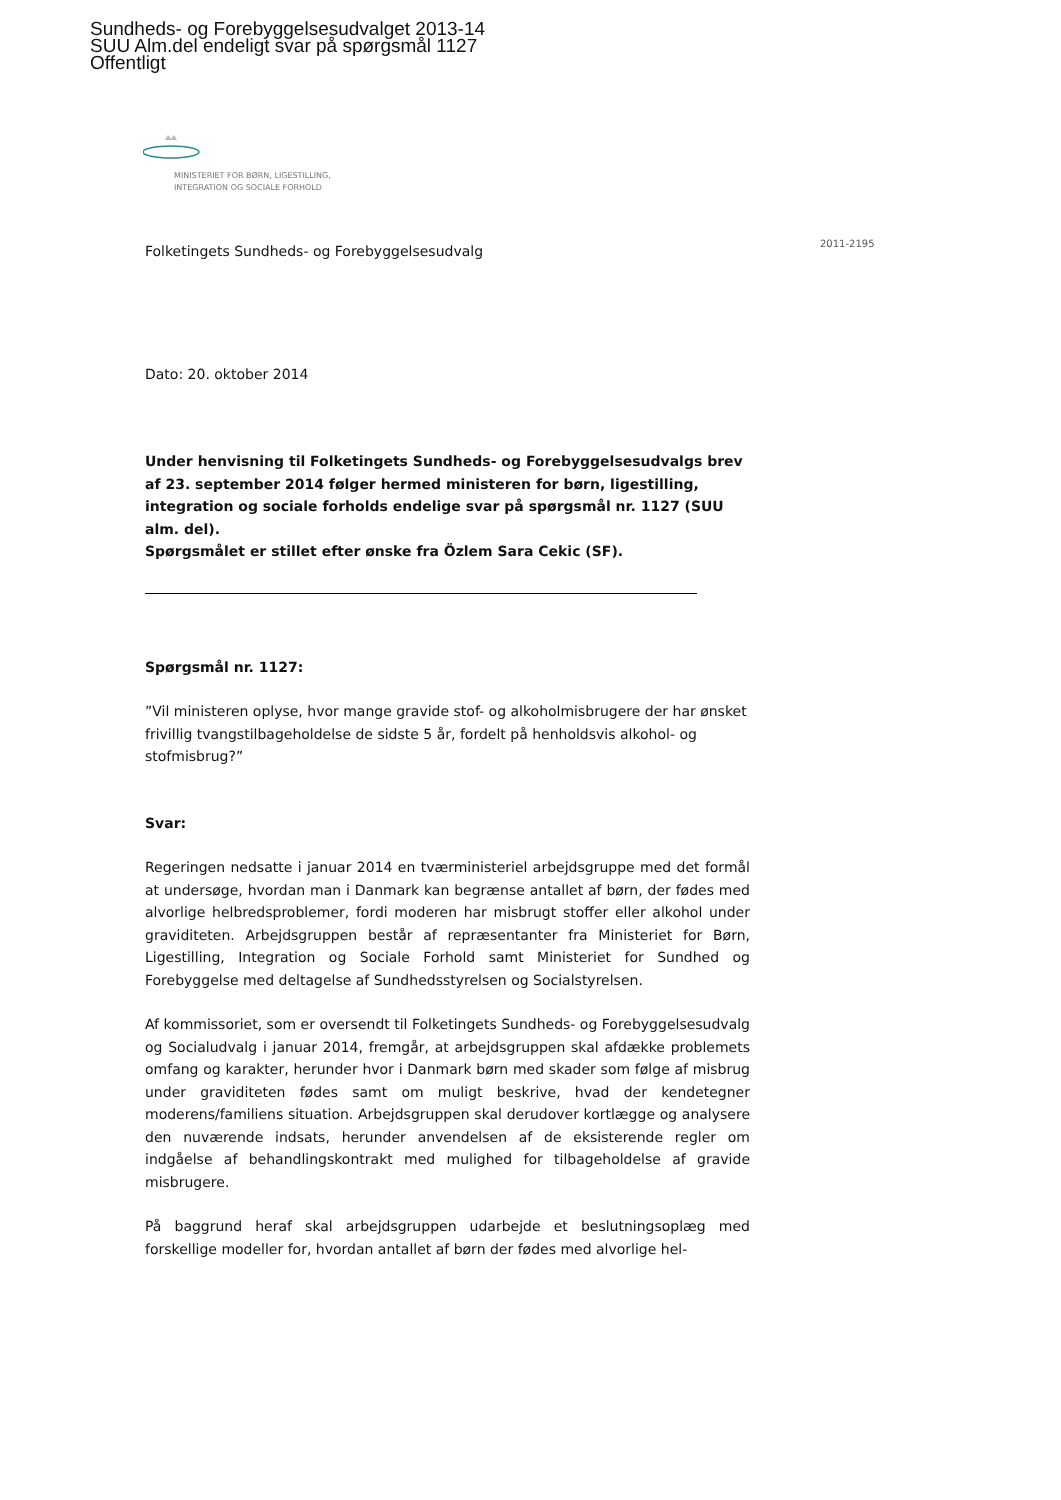Sundheds- og Forebyggelsesudvalget 2013-14
SUU Alm.del endeligt svar på spørgsmål 1127
Offentligt
MINISTERIET FOR BØRN, LIGESTILLING,
INTEGRATION OG SOCIALE FORHOLD
2011-2195
Folketingets Sundheds- og Forebyggelsesudvalg
Dato: 20. oktober 2014
Under henvisning til Folketingets Sundheds- og Forebyggelsesudvalgs brev af 23. september 2014 følger hermed ministeren for børn, ligestilling, integration og sociale forholds endelige svar på spørgsmål nr. 1127 (SUU alm. del).
Spørgsmålet er stillet efter ønske fra Özlem Sara Cekic (SF).
Spørgsmål nr. 1127:
”Vil ministeren oplyse, hvor mange gravide stof- og alkoholmisbrugere der har ønsket frivillig tvangstilbageholdelse de sidste 5 år, fordelt på henholdsvis alkohol- og stofmisbrug?”
Svar:
Regeringen nedsatte i januar 2014 en tværministeriel arbejdsgruppe med det formål at undersøge, hvordan man i Danmark kan begrænse antallet af børn, der fødes med alvorlige helbredsproblemer, fordi moderen har misbrugt stoffer eller alkohol under graviditeten. Arbejdsgruppen består af repræsentanter fra Ministeriet for Børn, Ligestilling, Integration og Sociale Forhold samt Ministeriet for Sundhed og Forebyggelse med deltagelse af Sundhedsstyrelsen og Socialstyrelsen.
Af kommissoriet, som er oversendt til Folketingets Sundheds- og Forebyggelsesudvalg og Socialudvalg i januar 2014, fremgår, at arbejdsgruppen skal afdække problemets omfang og karakter, herunder hvor i Danmark børn med skader som følge af misbrug under graviditeten fødes samt om muligt beskrive, hvad der kendetegner moderens/familiens situation. Arbejdsgruppen skal derudover kortlægge og analysere den nuværende indsats, herunder anvendelsen af de eksisterende regler om indgåelse af behandlingskontrakt med mulighed for tilbageholdelse af gravide misbrugere.
På baggrund heraf skal arbejdsgruppen udarbejde et beslutningsoplæg med forskellige modeller for, hvordan antallet af børn der fødes med alvorlige hel-